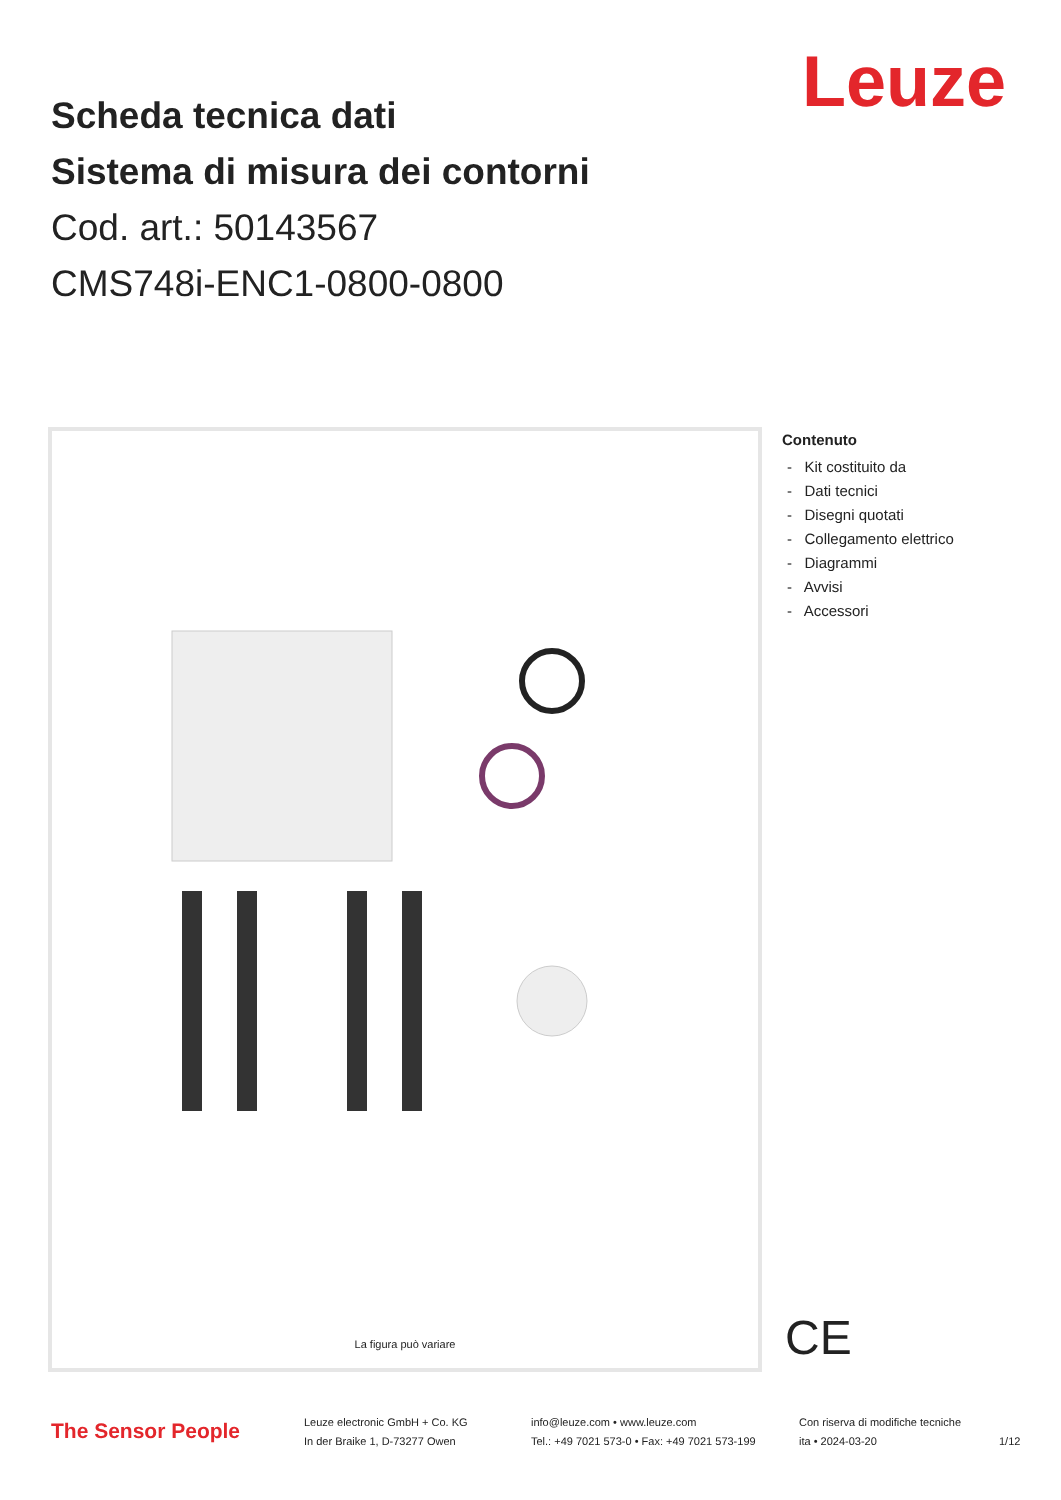Leuze
Scheda tecnica dati
Sistema di misura dei contorni
Cod. art.: 50143567
CMS748i-ENC1-0800-0800
La figura può variare
Contenuto
- Kit costituito da
- Dati tecnici
- Disegni quotati
- Collegamento elettrico
- Diagrammi
- Avvisi
- Accessori
CE
The Sensor People
Leuze electronic GmbH + Co. KG
In der Braike 1, D-73277 Owen
info@leuze.com • www.leuze.com
Tel.: +49 7021 573-0 • Fax: +49 7021 573-199
Con riserva di modifiche tecniche
ita • 2024-03-20
1/12